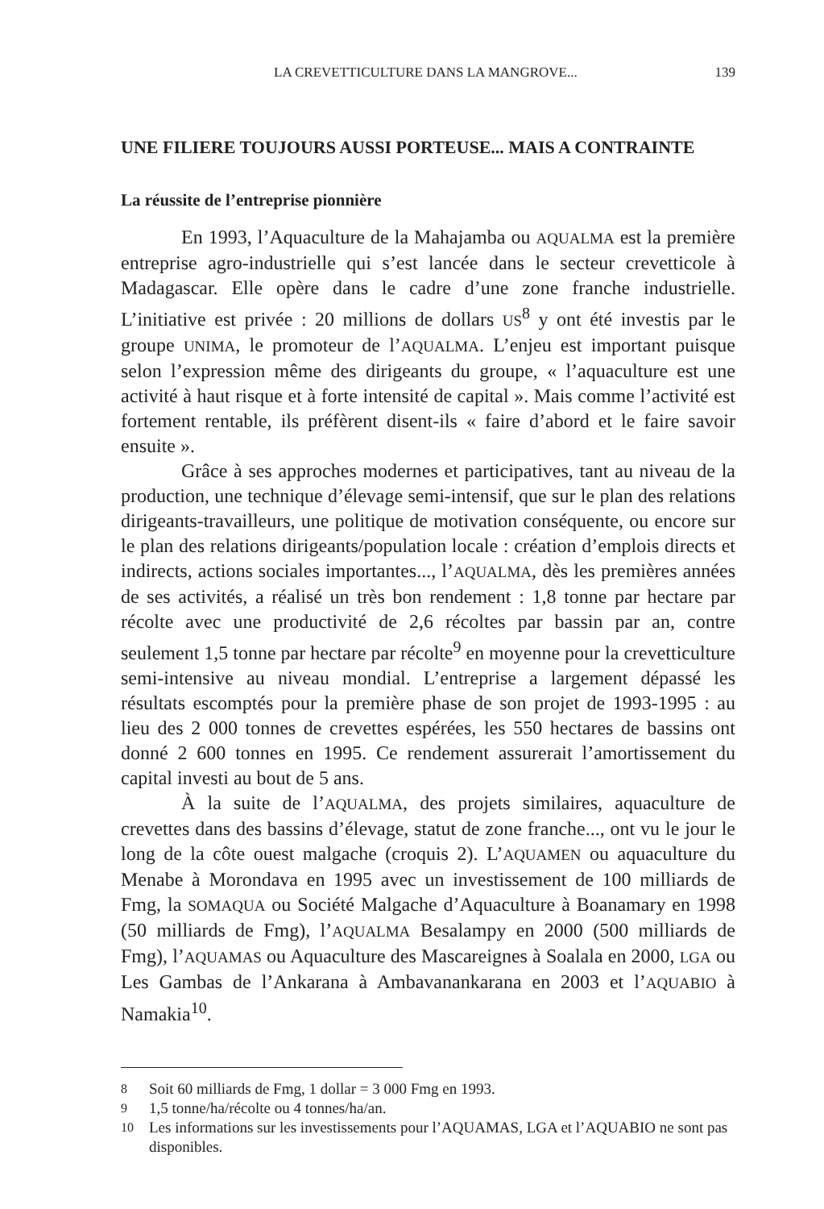LA CREVETTICULTURE DANS LA MANGROVE... 139
UNE FILIERE TOUJOURS AUSSI PORTEUSE... MAIS A CONTRAINTE
La réussite de l’entreprise pionnière
En 1993, l’Aquaculture de la Mahajamba ou AQUALMA est la première entreprise agro-industrielle qui s’est lancée dans le secteur crevetticole à Madagascar. Elle opère dans le cadre d’une zone franche industrielle. L’initiative est privée : 20 millions de dollars US<sup>8</sup> y ont été investis par le groupe UNIMA, le promoteur de l’AQUALMA. L’enjeu est important puisque selon l’expression même des dirigeants du groupe, « l’aquaculture est une activité à haut risque et à forte intensité de capital ». Mais comme l’activité est fortement rentable, ils préfèrent disent-ils « faire d’abord et le faire savoir ensuite ».
Grâce à ses approches modernes et participatives, tant au niveau de la production, une technique d’élevage semi-intensif, que sur le plan des relations dirigeants-travailleurs, une politique de motivation conséquente, ou encore sur le plan des relations dirigeants/population locale : création d’emplois directs et indirects, actions sociales importantes..., l’AQUALMA, dès les premières années de ses activités, a réalisé un très bon rendement : 1,8 tonne par hectare par récolte avec une productivité de 2,6 récoltes par bassin par an, contre seulement 1,5 tonne par hectare par récolte<sup>9</sup> en moyenne pour la crevetticulture semi-intensive au niveau mondial. L’entreprise a largement dépassé les résultats escomptés pour la première phase de son projet de 1993-1995 : au lieu des 2 000 tonnes de crevettes espérées, les 550 hectares de bassins ont donné 2 600 tonnes en 1995. Ce rendement assurerait l’amortissement du capital investi au bout de 5 ans.
À la suite de l’AQUALMA, des projets similaires, aquaculture de crevettes dans des bassins d’élevage, statut de zone franche..., ont vu le jour le long de la côte ouest malgache (croquis 2). L’AQUAMEN ou aquaculture du Menabe à Morondava en 1995 avec un investissement de 100 milliards de Fmg, la SOMAQUA ou Société Malgache d’Aquaculture à Boanamary en 1998 (50 milliards de Fmg), l’AQUALMA Besalampy en 2000 (500 milliards de Fmg), l’AQUAMAS ou Aquaculture des Mascareignes à Soalala en 2000, LGA ou Les Gambas de l’Ankarana à Ambavanankarana en 2003 et l’AQUABIO à Namakia<sup>10</sup>.
8
Soit 60 milliards de Fmg, 1 dollar = 3 000 Fmg en 1993.
9
1,5 tonne/ha/récolte ou 4 tonnes/ha/an.
10
Les informations sur les investissements pour l’AQUAMAS, LGA et l’AQUABIO ne sont pas disponibles.